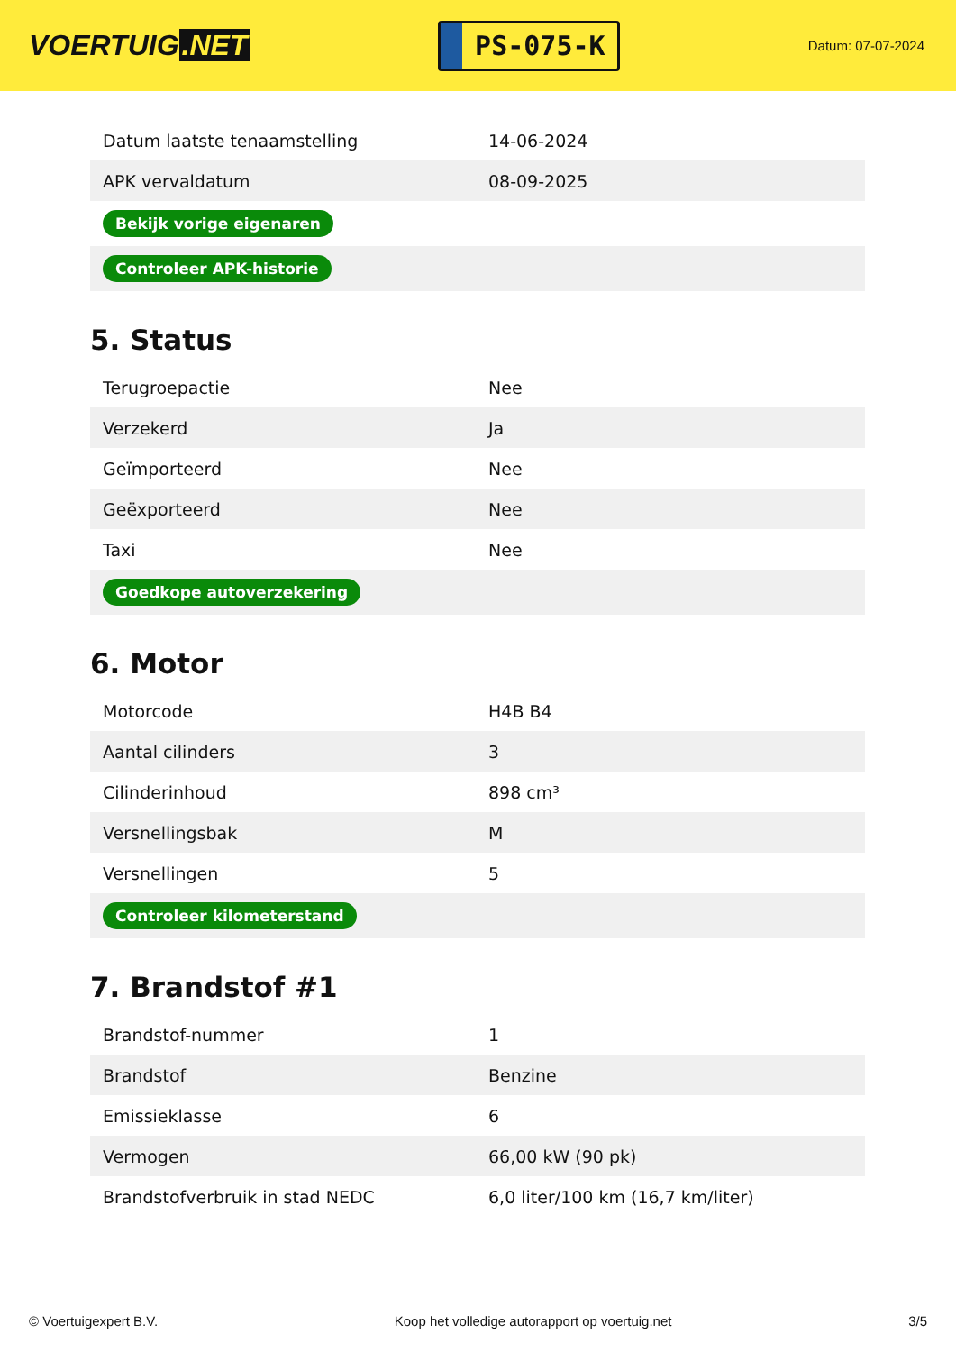VOERTUIG.NET
PS-075-K
Datum: 07-07-2024
| Datum laatste tenaamstelling | 14-06-2024 |
| APK vervaldatum | 08-09-2025 |
| Bekijk vorige eigenaren | |
| Controleer APK-historie | |
5. Status
| Terugroepactie | Nee |
| Verzekerd | Ja |
| Geïmporteerd | Nee |
| Geëxporteerd | Nee |
| Taxi | Nee |
| Goedkope autoverzekering | |
6. Motor
| Motorcode | H4B B4 |
| Aantal cilinders | 3 |
| Cilinderinhoud | 898 cm³ |
| Versnellingsbak | M |
| Versnellingen | 5 |
| Controleer kilometerstand | |
7. Brandstof #1
| Brandstof-nummer | 1 |
| Brandstof | Benzine |
| Emissieklasse | 6 |
| Vermogen | 66,00 kW (90 pk) |
| Brandstofverbruik in stad NEDC | 6,0 liter/100 km (16,7 km/liter) |
© Voertuigexpert B.V. Koop het volledige autorapport op voertuig.net 3/5